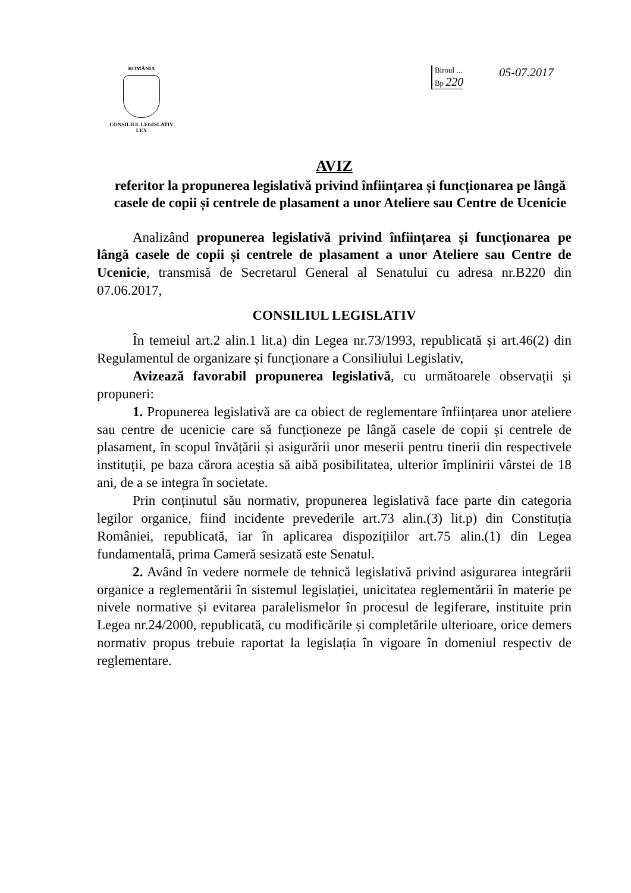ROMÂNIA
CONSILIUL LEGISLATIV
LEX
Biroul ...
Bp 220
05-07.2017
AVIZ
referitor la propunerea legislativă privind înființarea și funcționarea pe lângă casele de copii și centrele de plasament a unor Ateliere sau Centre de Ucenicie
Analizând propunerea legislativă privind înființarea și funcționarea pe lângă casele de copii și centrele de plasament a unor Ateliere sau Centre de Ucenicie, transmisă de Secretarul General al Senatului cu adresa nr.B220 din 07.06.2017,
CONSILIUL LEGISLATIV
În temeiul art.2 alin.1 lit.a) din Legea nr.73/1993, republicată și art.46(2) din Regulamentul de organizare și funcționare a Consiliului Legislativ,
Avizează favorabil propunerea legislativă, cu următoarele observații și propuneri:
1. Propunerea legislativă are ca obiect de reglementare înființarea unor ateliere sau centre de ucenicie care să funcționeze pe lângă casele de copii și centrele de plasament, în scopul învățării și asigurării unor meserii pentru tinerii din respectivele instituții, pe baza cărora aceștia să aibă posibilitatea, ulterior împlinirii vârstei de 18 ani, de a se integra în societate.
Prin conținutul său normativ, propunerea legislativă face parte din categoria legilor organice, fiind incidente prevederile art.73 alin.(3) lit.p) din Constituția României, republicată, iar în aplicarea dispozițiilor art.75 alin.(1) din Legea fundamentală, prima Cameră sesizată este Senatul.
2. Având în vedere normele de tehnică legislativă privind asigurarea integrării organice a reglementării în sistemul legislației, unicitatea reglementării în materie pe nivele normative și evitarea paralelismelor în procesul de legiferare, instituite prin Legea nr.24/2000, republicată, cu modificările și completările ulterioare, orice demers normativ propus trebuie raportat la legislația în vigoare în domeniul respectiv de reglementare.